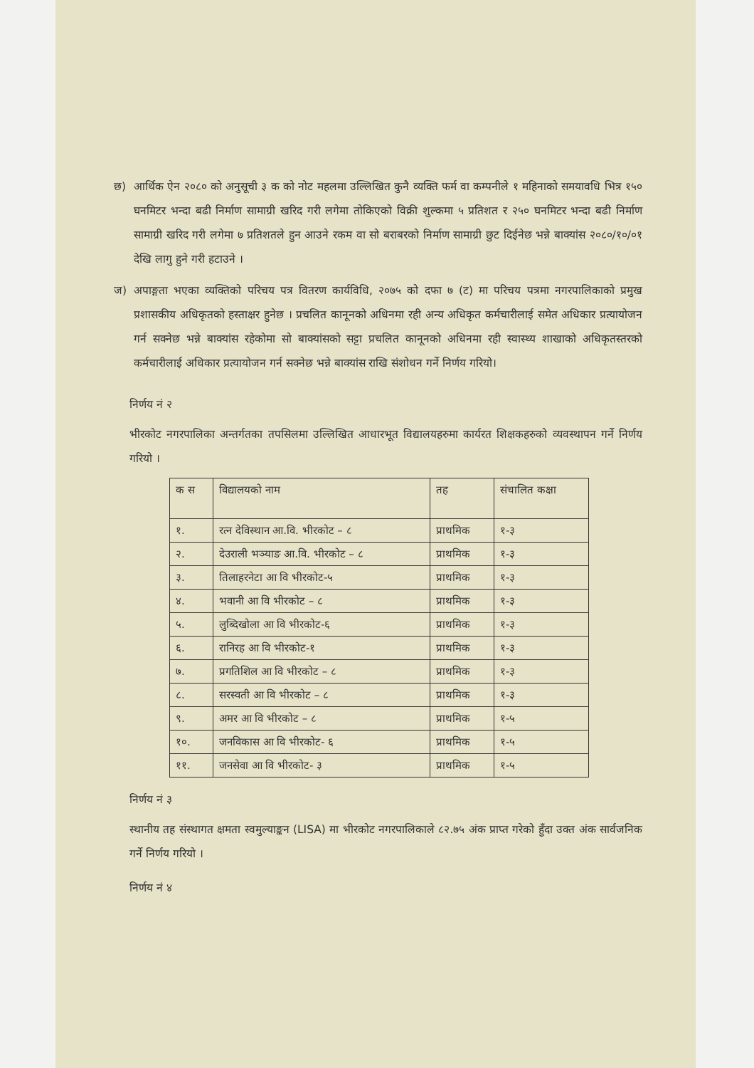छ) आर्थिक ऐन २०८० को अनुसूची ३ क को नोट महलमा उल्लिखित कुनै व्यक्ति फर्म वा कम्पनीले १ महिनाको समयावधि भित्र १५० घनमिटर भन्दा बढी निर्माण सामाग्री खरिद गरी लगेमा तोकिएको विक्री शुल्कमा ५ प्रतिशत र २५० घनमिटर भन्दा बढी निर्माण सामाग्री खरिद गरी लगेमा ७ प्रतिशतले हुन आउने रकम वा सो बराबरको निर्माण सामाग्री छुट दिईनेछ भन्ने बाक्यांस २०८०/१०/०१ देखि लागु हुने गरी हटाउने ।
ज) अपाङ्गता भएका व्यक्तिको परिचय पत्र वितरण कार्यविधि, २०७५ को दफा ७ (ट) मा परिचय पत्रमा नगरपालिकाको प्रमुख प्रशासकीय अधिकृतको हस्ताक्षर हुनेछ । प्रचलित कानूनको अधिनमा रही अन्य अधिकृत कर्मचारीलाई समेत अधिकार प्रत्यायोजन गर्न सक्नेछ भन्ने बाक्यांस रहेकोमा सो बाक्यांसको सट्टा प्रचलित कानूनको अधिनमा रही स्वास्थ्य शाखाको अधिकृतस्तरको कर्मचारीलाई अधिकार प्रत्यायोजन गर्न सक्नेछ भन्ने बाक्यांस राखि संशोधन गर्ने निर्णय गरियो।
निर्णय नं २
भीरकोट नगरपालिका अन्तर्गतका तपसिलमा उल्लिखित आधारभूत विद्यालयहरुमा कार्यरत शिक्षकहरुको व्यवस्थापन गर्ने निर्णय गरियो ।
| क स | विद्यालयको नाम | तह | संचालित कक्षा |
| --- | --- | --- | --- |
| १. | रत्न देविस्थान आ.वि. भीरकोट – ८ | प्राथमिक | १-३ |
| २. | देउराली भञ्याङ आ.वि. भीरकोट – ८ | प्राथमिक | १-३ |
| ३. | तिलाहरनेटा आ वि भीरकोट-५ | प्राथमिक | १-३ |
| ४. | भवानी आ वि भीरकोट – ८ | प्राथमिक | १-३ |
| ५. | लुब्दिखोला आ वि भीरकोट-६ | प्राथमिक | १-३ |
| ६. | रानिरह आ वि भीरकोट-१ | प्राथमिक | १-३ |
| ७. | प्रगतिशिल आ वि भीरकोट – ८ | प्राथमिक | १-३ |
| ८. | सरस्वती आ वि भीरकोट – ८ | प्राथमिक | १-३ |
| ९. | अमर आ वि भीरकोट – ८ | प्राथमिक | १-५ |
| १०. | जनविकास आ वि भीरकोट- ६ | प्राथमिक | १-५ |
| ११. | जनसेवा आ वि भीरकोट- ३ | प्राथमिक | १-५ |
निर्णय नं ३
स्थानीय तह संस्थागत क्षमता स्वमुल्याङ्कन (LISA) मा भीरकोट नगरपालिकाले ८२.७५ अंक प्राप्त गरेको हुँदा उक्त अंक सार्वजनिक गर्ने निर्णय गरियो ।
निर्णय नं ४